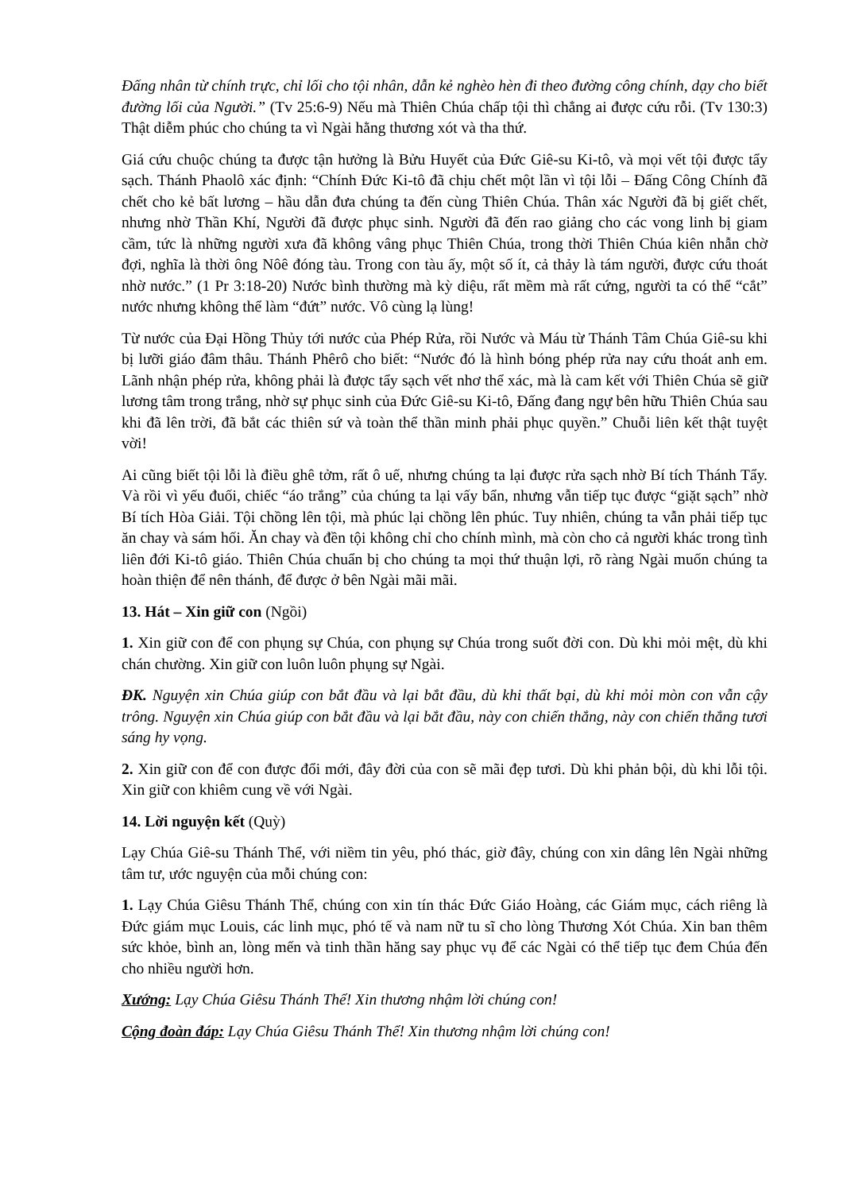Đấng nhân từ chính trực, chỉ lối cho tội nhân, dẫn kẻ nghèo hèn đi theo đường công chính, dạy cho biết đường lối của Người.” (Tv 25:6-9) Nếu mà Thiên Chúa chấp tội thì chẳng ai được cứu rỗi. (Tv 130:3) Thật diễm phúc cho chúng ta vì Ngài hằng thương xót và tha thứ.
Giá cứu chuộc chúng ta được tận hưởng là Bửu Huyết của Đức Giê-su Ki-tô, và mọi vết tội được tẩy sạch. Thánh Phaolô xác định: “Chính Đức Ki-tô đã chịu chết một lần vì tội lỗi – Đấng Công Chính đã chết cho kẻ bất lương – hầu dẫn đưa chúng ta đến cùng Thiên Chúa. Thân xác Người đã bị giết chết, nhưng nhờ Thần Khí, Người đã được phục sinh. Người đã đến rao giảng cho các vong linh bị giam cầm, tức là những người xưa đã không vâng phục Thiên Chúa, trong thời Thiên Chúa kiên nhẫn chờ đợi, nghĩa là thời ông Nôê đóng tàu. Trong con tàu ấy, một số ít, cả thảy là tám người, được cứu thoát nhờ nước.” (1 Pr 3:18-20) Nước bình thường mà kỳ diệu, rất mềm mà rất cứng, người ta có thể “cắt” nước nhưng không thể làm “đứt” nước. Vô cùng lạ lùng!
Từ nước của Đại Hồng Thủy tới nước của Phép Rửa, rồi Nước và Máu từ Thánh Tâm Chúa Giê-su khi bị lưỡi giáo đâm thâu. Thánh Phêrô cho biết: “Nước đó là hình bóng phép rửa nay cứu thoát anh em. Lãnh nhận phép rửa, không phải là được tẩy sạch vết nhơ thể xác, mà là cam kết với Thiên Chúa sẽ giữ lương tâm trong trắng, nhờ sự phục sinh của Đức Giê-su Ki-tô, Đấng đang ngự bên hữu Thiên Chúa sau khi đã lên trời, đã bắt các thiên sứ và toàn thể thần minh phải phục quyền.” Chuỗi liên kết thật tuyệt vời!
Ai cũng biết tội lỗi là điều ghê tởm, rất ô uế, nhưng chúng ta lại được rửa sạch nhờ Bí tích Thánh Tẩy. Và rồi vì yếu đuối, chiếc “áo trắng” của chúng ta lại vấy bẩn, nhưng vẫn tiếp tục được “giặt sạch” nhờ Bí tích Hòa Giải. Tội chồng lên tội, mà phúc lại chồng lên phúc. Tuy nhiên, chúng ta vẫn phải tiếp tục ăn chay và sám hối. Ăn chay và đền tội không chỉ cho chính mình, mà còn cho cả người khác trong tình liên đới Ki-tô giáo. Thiên Chúa chuẩn bị cho chúng ta mọi thứ thuận lợi, rõ ràng Ngài muốn chúng ta hoàn thiện để nên thánh, để được ở bên Ngài mãi mãi.
13. Hát – Xin giữ con (Ngồi)
1. Xin giữ con để con phụng sự Chúa, con phụng sự Chúa trong suốt đời con. Dù khi mỏi mệt, dù khi chán chường. Xin giữ con luôn luôn phụng sự Ngài.
ĐK. Nguyện xin Chúa giúp con bắt đầu và lại bắt đầu, dù khi thất bại, dù khi mỏi mòn con vẫn cậy trông. Nguyện xin Chúa giúp con bắt đầu và lại bắt đầu, này con chiến thắng, này con chiến thắng tươi sáng hy vọng.
2. Xin giữ con để con được đổi mới, đây đời của con sẽ mãi đẹp tươi. Dù khi phản bội, dù khi lỗi tội. Xin giữ con khiêm cung về với Ngài.
14. Lời nguyện kết (Quỳ)
Lạy Chúa Giê-su Thánh Thể, với niềm tin yêu, phó thác, giờ đây, chúng con xin dâng lên Ngài những tâm tư, ước nguyện của mỗi chúng con:
1. Lạy Chúa Giêsu Thánh Thể, chúng con xin tín thác Đức Giáo Hoàng, các Giám mục, cách riêng là Đức giám mục Louis, các linh mục, phó tế và nam nữ tu sĩ cho lòng Thương Xót Chúa. Xin ban thêm sức khỏe, bình an, lòng mến và tinh thần hăng say phục vụ để các Ngài có thể tiếp tục đem Chúa đến cho nhiều người hơn.
Xướng: Lạy Chúa Giêsu Thánh Thể! Xin thương nhậm lời chúng con!
Cộng đoàn đáp: Lạy Chúa Giêsu Thánh Thể! Xin thương nhậm lời chúng con!